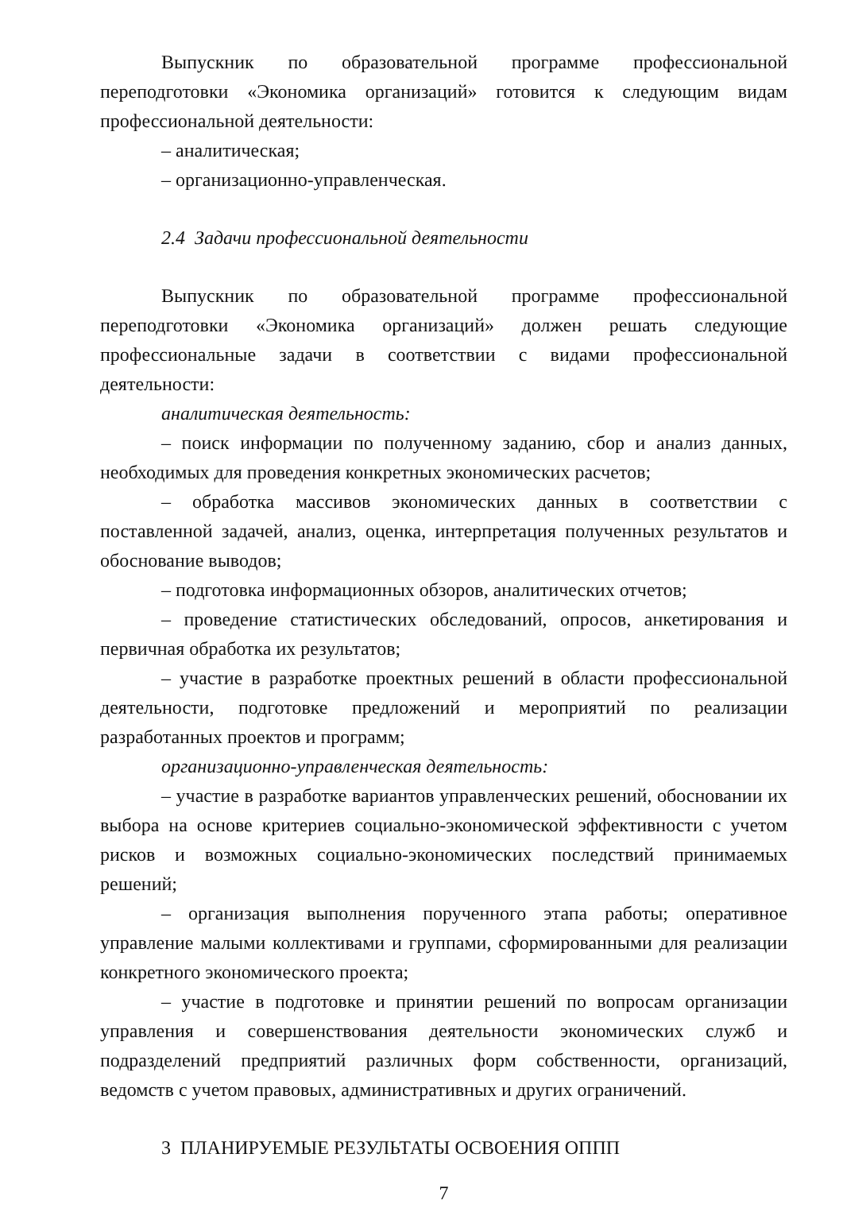Выпускник по образовательной программе профессиональной переподготовки «Экономика организаций» готовится к следующим видам профессиональной деятельности:
– аналитическая;
– организационно-управленческая.
2.4 Задачи профессиональной деятельности
Выпускник по образовательной программе профессиональной переподготовки «Экономика организаций» должен решать следующие профессиональные задачи в соответствии с видами профессиональной деятельности:
аналитическая деятельность:
– поиск информации по полученному заданию, сбор и анализ данных, необходимых для проведения конкретных экономических расчетов;
– обработка массивов экономических данных в соответствии с поставленной задачей, анализ, оценка, интерпретация полученных результатов и обоснование выводов;
– подготовка информационных обзоров, аналитических отчетов;
– проведение статистических обследований, опросов, анкетирования и первичная обработка их результатов;
– участие в разработке проектных решений в области профессиональной деятельности, подготовке предложений и мероприятий по реализации разработанных проектов и программ;
организационно-управленческая деятельность:
– участие в разработке вариантов управленческих решений, обосновании их выбора на основе критериев социально-экономической эффективности с учетом рисков и возможных социально-экономических последствий принимаемых решений;
– организация выполнения порученного этапа работы; оперативное управление малыми коллективами и группами, сформированными для реализации конкретного экономического проекта;
– участие в подготовке и принятии решений по вопросам организации управления и совершенствования деятельности экономических служб и подразделений предприятий различных форм собственности, организаций, ведомств с учетом правовых, административных и других ограничений.
3 ПЛАНИРУЕМЫЕ РЕЗУЛЬТАТЫ ОСВОЕНИЯ ОППП
7